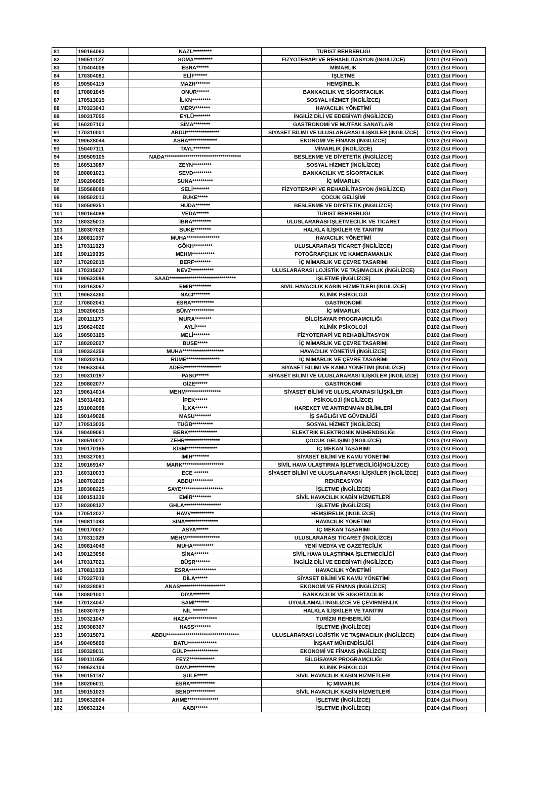| 81 | 190164063 | NAZL********* | TURİST REHBERLİĞİ | D101 (1st Floor) |
| 82 | 190511127 | SOMA********* | FİZYOTERAPİ VE REHABİLİTASYON (İNGİLİZCE) | D101 (1st Floor) |
| 83 | 170404009 | ESRA****** | MİMARLIK | D101 (1st Floor) |
| 84 | 170304081 | ELİF****** | İŞLETME | D101 (1st Floor) |
| 85 | 190504119 | MAZH******* | HEMŞİRELİK | D101 (1st Floor) |
| 86 | 170801045 | ONUR****** | BANKACILIK VE SİGORTACILIK | D101 (1st Floor) |
| 87 | 170513015 | İLKN********* | SOSYAL HİZMET (İNGİLİZCE) | D101 (1st Floor) |
| 88 | 170323043 | MERV******* | HAVACILIK YÖNETİMİ | D101 (1st Floor) |
| 89 | 190317055 | EYLÜ******** | İNGİLİZ DİLİ VE EDEBİYATI (İNGİLİZCE) | D101 (1st Floor) |
| 90 | 160207103 | SİMA******** | GASTRONOMİ VE MUTFAK SANATLARI | D102 (1st Floor) |
| 91 | 170310001 | ABDU**************** | SİYASET BİLİMİ VE ULUSLARARASI İLİŞKİLER (İNGİLİZCE) | D102 (1st Floor) |
| 92 | 190628044 | ASHA************** | EKONOMİ VE FİNANS (İNGİLİZCE) | D102 (1st Floor) |
| 93 | 150407111 | TAYL******** | MİMARLIK (İNGİLİZCE) | D102 (1st Floor) |
| 94 | 190509105 | NADA************************************* | BESLENME VE DİYETETİK (İNGİLİZCE) | D102 (1st Floor) |
| 95 | 160513087 | ZEYN********* | SOSYAL HİZMET (İNGİLİZCE) | D102 (1st Floor) |
| 96 | 180801021 | SEVD********* | BANKACILIK VE SİGORTACILIK | D102 (1st Floor) |
| 97 | 190206065 | SUNA********** | İÇ MİMARLIK | D102 (1st Floor) |
| 98 | 150568099 | SELİ******** | FİZYOTERAPİ VE REHABİLİTASYON (İNGİLİZCE) | D102 (1st Floor) |
| 99 | 190502013 | BUKE***** | ÇOCUK GELİŞİMİ | D102 (1st Floor) |
| 100 | 180509251 | HUDA******* | BESLENME VE DİYETETİK (İNGİLİZCE) | D102 (1st Floor) |
| 101 | 190164089 | VEDA****** | TURİST REHBERLİĞİ | D102 (1st Floor) |
| 102 | 180325013 | İBRA********* | ULUSLARARASI İŞLETMECİLİK VE TİCARET | D102 (1st Floor) |
| 103 | 180307029 | BUKE******** | HALKLA İLİŞKİLER VE TANITIM | D102 (1st Floor) |
| 104 | 180811057 | MUHA**************** | HAVACILIK YÖNETİMİ | D102 (1st Floor) |
| 105 | 170311023 | GÖKH********* | ULUSLARARASI TİCARET (İNGİLİZCE) | D102 (1st Floor) |
| 106 | 190119035 | MEHM*********** | FOTOĞRAFÇILIK VE KAMERAMANLIK | D102 (1st Floor) |
| 107 | 170202015 | BERF******** | İÇ MİMARLIK VE ÇEVRE TASARIMI | D102 (1st Floor) |
| 108 | 170315027 | NEVZ*********** | ULUSLARARASI LOJİSTİK VE TAŞIMACILIK (İNGİLİZCE) | D102 (1st Floor) |
| 109 | 190632098 | SAAD******************************** | İŞLETME (İNGİLİZCE) | D102 (1st Floor) |
| 110 | 180163067 | EMİR********* | SİVİL HAVACILIK KABİN HİZMETLERİ (İNGİLİZCE) | D102 (1st Floor) |
| 111 | 190624260 | NACİ******** | KLİNİK PSİKOLOJİ | D102 (1st Floor) |
| 112 | 170802041 | ESRA*********** | GASTRONOMİ | D102 (1st Floor) |
| 113 | 190206015 | BÜNY*********** | İÇ MİMARLIK | D102 (1st Floor) |
| 114 | 200111173 | MURA******** | BİLGİSAYAR PROGRAMCILIĞI | D102 (1st Floor) |
| 115 | 190624020 | AYLİ***** | KLİNİK PSİKOLOJİ | D102 (1st Floor) |
| 116 | 190503105 | MELİ******** | FİZYOTERAPİ VE REHABİLİTASYON | D102 (1st Floor) |
| 117 | 180202027 | BUSE***** | İÇ MİMARLIK VE ÇEVRE TASARIMI | D102 (1st Floor) |
| 118 | 190324259 | MUHA******************** | HAVACILIK YÖNETİMİ (İNGİLİZCE) | D102 (1st Floor) |
| 119 | 180202143 | RÜME**************** | İÇ MİMARLIK VE ÇEVRE TASARIMI | D102 (1st Floor) |
| 120 | 190633044 | ADEB****************** | SİYASET BİLİMİ VE KAMU YÖNETİMİ (İNGİLİZCE) | D103 (1st Floor) |
| 121 | 190310197 | PASO****** | SİYASET BİLİMİ VE ULUSLARARASI İLİŞKİLER (İNGİLİZCE) | D103 (1st Floor) |
| 122 | 190802077 | GİZE****** | GASTRONOMİ | D103 (1st Floor) |
| 123 | 190614014 | MEHM***************** | SİYASET BİLİMİ VE ULUSLARARASI İLİŞKİLER | D103 (1st Floor) |
| 124 | 150314061 | İPEK****** | PSİKOLOJİ (İNGİLİZCE) | D103 (1st Floor) |
| 125 | 191002098 | İLKA****** | HAREKET VE ANTRENMAN BİLİMLERİ | D103 (1st Floor) |
| 126 | 190149028 | MASU******** | İŞ SAĞLIĞI VE GÜVENLİĞİ | D103 (1st Floor) |
| 127 | 170513035 | TUĞB********** | SOSYAL HİZMET (İNGİLİZCE) | D103 (1st Floor) |
| 128 | 190409061 | BERK************** | ELEKTRİK ELEKTRONİK MÜHENDİSLİĞİ | D103 (1st Floor) |
| 129 | 180510017 | ZEHR***************** | ÇOCUK GELİŞİMİ (İNGİLİZCE) | D103 (1st Floor) |
| 130 | 190170165 | KISM*************** | İÇ MEKAN TASARIMI | D103 (1st Floor) |
| 131 | 190327061 | İMİH******** | SİYASET BİLİMİ VE KAMU YÖNETİMİ | D103 (1st Floor) |
| 132 | 190169147 | MARK******************** | SİVİL HAVA ULAŞTIRMA İŞLETMECİLİĞİ(İNGİLİZCE) | D103 (1st Floor) |
| 133 | 160310033 | ECE ******* | SİYASET BİLİMİ VE ULUSLARARASI İLİŞKİLER (İNGİLİZCE) | D103 (1st Floor) |
| 134 | 180702019 | ABDU********** | REKREASYON | D103 (1st Floor) |
| 135 | 180308225 | SAYE******************** | İŞLETME (İNGİLİZCE) | D103 (1st Floor) |
| 136 | 190151239 | EMİR********* | SİVİL HAVACILIK KABİN HİZMETLERİ | D103 (1st Floor) |
| 137 | 180308127 | GHLA****************** | İŞLETME (İNGİLİZCE) | D103 (1st Floor) |
| 138 | 170512027 | HAVV*********** | HEMŞİRELİK (İNGİLİZCE) | D103 (1st Floor) |
| 139 | 190811093 | SİNA**************** | HAVACILIK YÖNETİMİ | D103 (1st Floor) |
| 140 | 190170007 | ASYA****** | İÇ MEKAN TASARIMI | D103 (1st Floor) |
| 141 | 170311029 | MEHM**************** | ULUSLARARASI TİCARET (İNGİLİZCE) | D103 (1st Floor) |
| 142 | 190814049 | MUHA********** | YENİ MEDYA VE GAZETECİLİK | D103 (1st Floor) |
| 143 | 190123056 | SİNA******* | SİVİL HAVA ULAŞTIRMA İŞLETMECİLİĞİ | D103 (1st Floor) |
| 144 | 170317021 | BÜŞR******* | İNGİLİZ DİLİ VE EDEBİYATI (İNGİLİZCE) | D103 (1st Floor) |
| 145 | 170811033 | ESRA************* | HAVACILIK YÖNETİMİ | D103 (1st Floor) |
| 146 | 170327019 | DİLA****** | SİYASET BİLİMİ VE KAMU YÖNETİMİ | D103 (1st Floor) |
| 147 | 180328091 | ANAS********************** | EKONOMİ VE FİNANS (İNGİLİZCE) | D103 (1st Floor) |
| 148 | 180801001 | DİYA******** | BANKACILIK VE SİGORTACILIK | D103 (1st Floor) |
| 149 | 170124047 | SAMİ******* | UYGULAMALI İNGİLİZCE VE ÇEVİRMENLİK | D103 (1st Floor) |
| 150 | 160307079 | NİL ******* | HALKLA İLİŞKİLER VE TANITIM | D104 (1st Floor) |
| 151 | 190321047 | HAZA************** | TURİZM REHBERLİĞİ | D104 (1st Floor) |
| 152 | 190308367 | HASS******** | İŞLETME (İNGİLİZCE) | D104 (1st Floor) |
| 153 | 190315071 | ABDU*********************************** | ULUSLARARASI LOJİSTİK VE TAŞIMACILIK (İNGİLİZCE) | D104 (1st Floor) |
| 154 | 190405699 | BATU************** | İNŞAAT MÜHENDİSLİĞİ | D104 (1st Floor) |
| 155 | 190328011 | GÜLP*************** | EKONOMİ VE FİNANS (İNGİLİZCE) | D104 (1st Floor) |
| 156 | 190111056 | FEYZ************ | BİLGİSAYAR PROGRAMCILIĞI | D104 (1st Floor) |
| 157 | 190624104 | DAVU************ | KLİNİK PSİKOLOJİ | D104 (1st Floor) |
| 158 | 190151187 | ŞULE***** | SİVİL HAVACILIK KABİN HİZMETLERİ | D104 (1st Floor) |
| 159 | 180206011 | ESRA************ | İÇ MİMARLIK | D104 (1st Floor) |
| 160 | 190151023 | BEND************ | SİVİL HAVACILIK KABİN HİZMETLERİ | D104 (1st Floor) |
| 161 | 190632004 | AHME*************** | İŞLETME (İNGİLİZCE) | D104 (1st Floor) |
| 162 | 190632124 | AABI****** | İŞLETME (İNGİLİZCE) | D104 (1st Floor) |